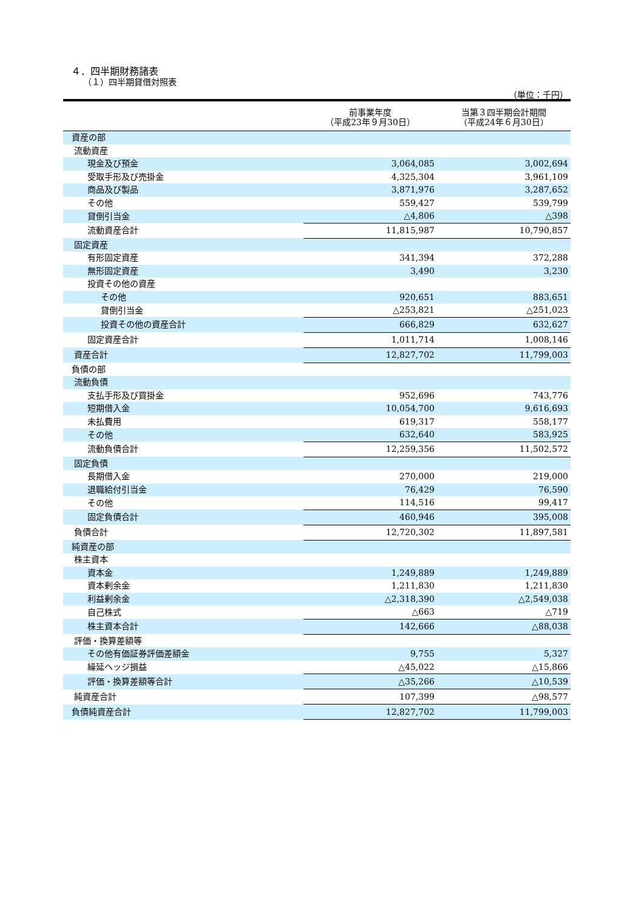４．四半期財務諸表
（１）四半期貸借対照表
（単位：千円）
| | 前事業年度 （平成23年９月30日） | 当第３四半期会計期間 （平成24年６月30日） |
| --- | --- | --- |
| 資産の部 | | |
| 流動資産 | | |
| 現金及び預金 | 3,064,085 | 3,002,694 |
| 受取手形及び売掛金 | 4,325,304 | 3,961,109 |
| 商品及び製品 | 3,871,976 | 3,287,652 |
| その他 | 559,427 | 539,799 |
| 貸倒引当金 | △4,806 | △398 |
| 流動資産合計 | 11,815,987 | 10,790,857 |
| 固定資産 | | |
| 有形固定資産 | 341,394 | 372,288 |
| 無形固定資産 | 3,490 | 3,230 |
| 投資その他の資産 | | |
| その他 | 920,651 | 883,651 |
| 貸倒引当金 | △253,821 | △251,023 |
| 投資その他の資産合計 | 666,829 | 632,627 |
| 固定資産合計 | 1,011,714 | 1,008,146 |
| 資産合計 | 12,827,702 | 11,799,003 |
| 負債の部 | | |
| 流動負債 | | |
| 支払手形及び買掛金 | 952,696 | 743,776 |
| 短期借入金 | 10,054,700 | 9,616,693 |
| 未払費用 | 619,317 | 558,177 |
| その他 | 632,640 | 583,925 |
| 流動負債合計 | 12,259,356 | 11,502,572 |
| 固定負債 | | |
| 長期借入金 | 270,000 | 219,000 |
| 退職給付引当金 | 76,429 | 76,590 |
| その他 | 114,516 | 99,417 |
| 固定負債合計 | 460,946 | 395,008 |
| 負債合計 | 12,720,302 | 11,897,581 |
| 純資産の部 | | |
| 株主資本 | | |
| 資本金 | 1,249,889 | 1,249,889 |
| 資本剰余金 | 1,211,830 | 1,211,830 |
| 利益剰余金 | △2,318,390 | △2,549,038 |
| 自己株式 | △663 | △719 |
| 株主資本合計 | 142,666 | △88,038 |
| 評価・換算差額等 | | |
| その他有価証券評価差額金 | 9,755 | 5,327 |
| 繰延ヘッジ損益 | △45,022 | △15,866 |
| 評価・換算差額等合計 | △35,266 | △10,539 |
| 純資産合計 | 107,399 | △98,577 |
| 負債純資産合計 | 12,827,702 | 11,799,003 |